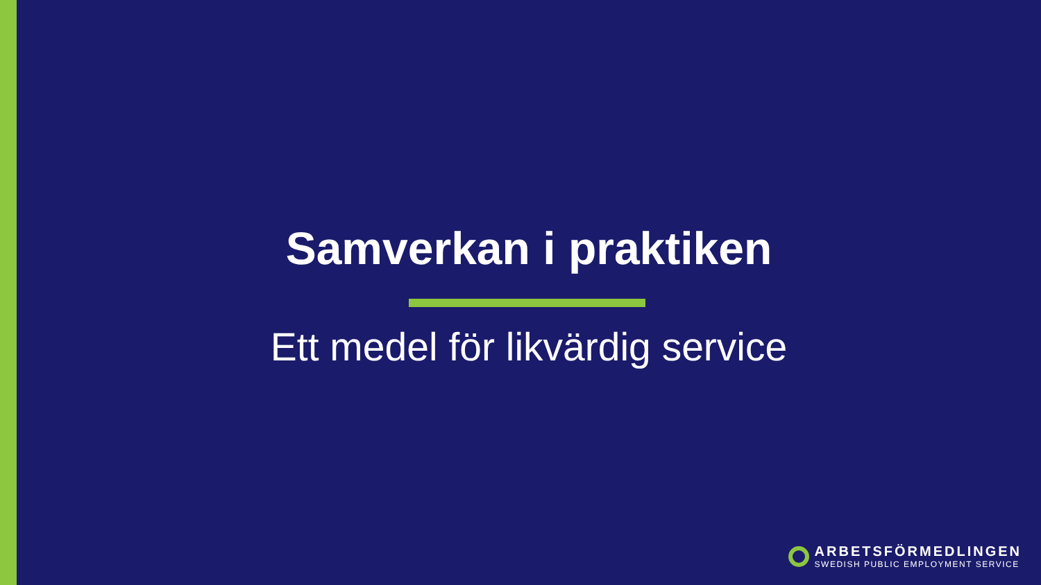Samverkan i praktiken
Ett medel för likvärdig service
ARBETSFÖRMEDLINGEN
SWEDISH PUBLIC EMPLOYMENT SERVICE